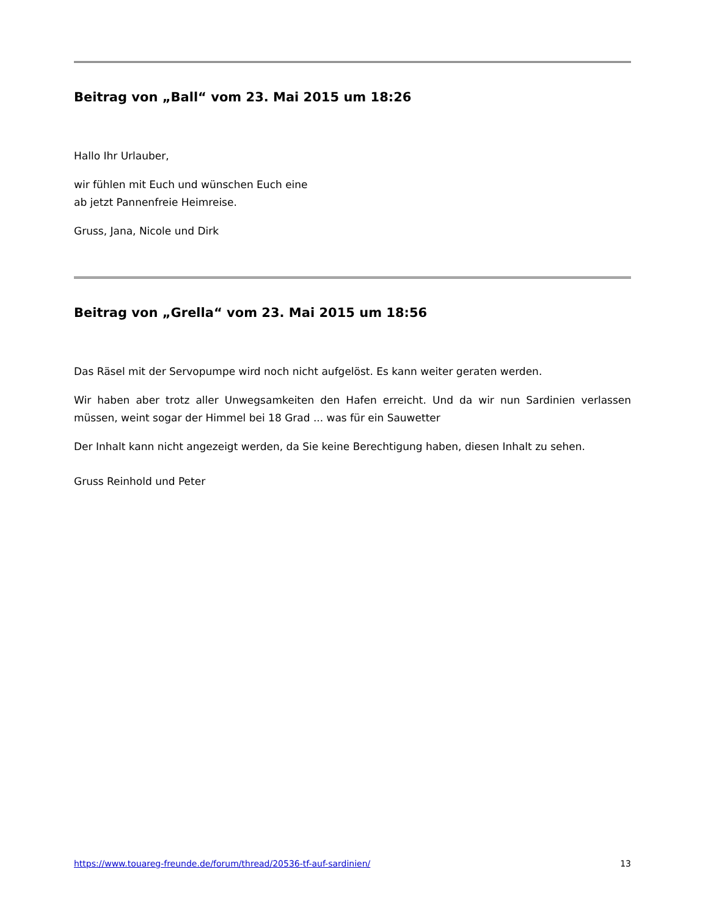Beitrag von „Ball“ vom 23. Mai 2015 um 18:26
Hallo Ihr Urlauber,
wir fühlen mit Euch und wünschen Euch eine
ab jetzt Pannenfreie Heimreise.
Gruss, Jana, Nicole und Dirk
Beitrag von „Grella“ vom 23. Mai 2015 um 18:56
Das Räsel mit der Servopumpe wird noch nicht aufgelöst. Es kann weiter geraten werden.
Wir haben aber trotz aller Unwegsamkeiten den Hafen erreicht. Und da wir nun Sardinien verlassen müssen, weint sogar der Himmel bei 18 Grad ... was für ein Sauwetter
Der Inhalt kann nicht angezeigt werden, da Sie keine Berechtigung haben, diesen Inhalt zu sehen.
Gruss Reinhold und Peter
https://www.touareg-freunde.de/forum/thread/20536-tf-auf-sardinien/ 13